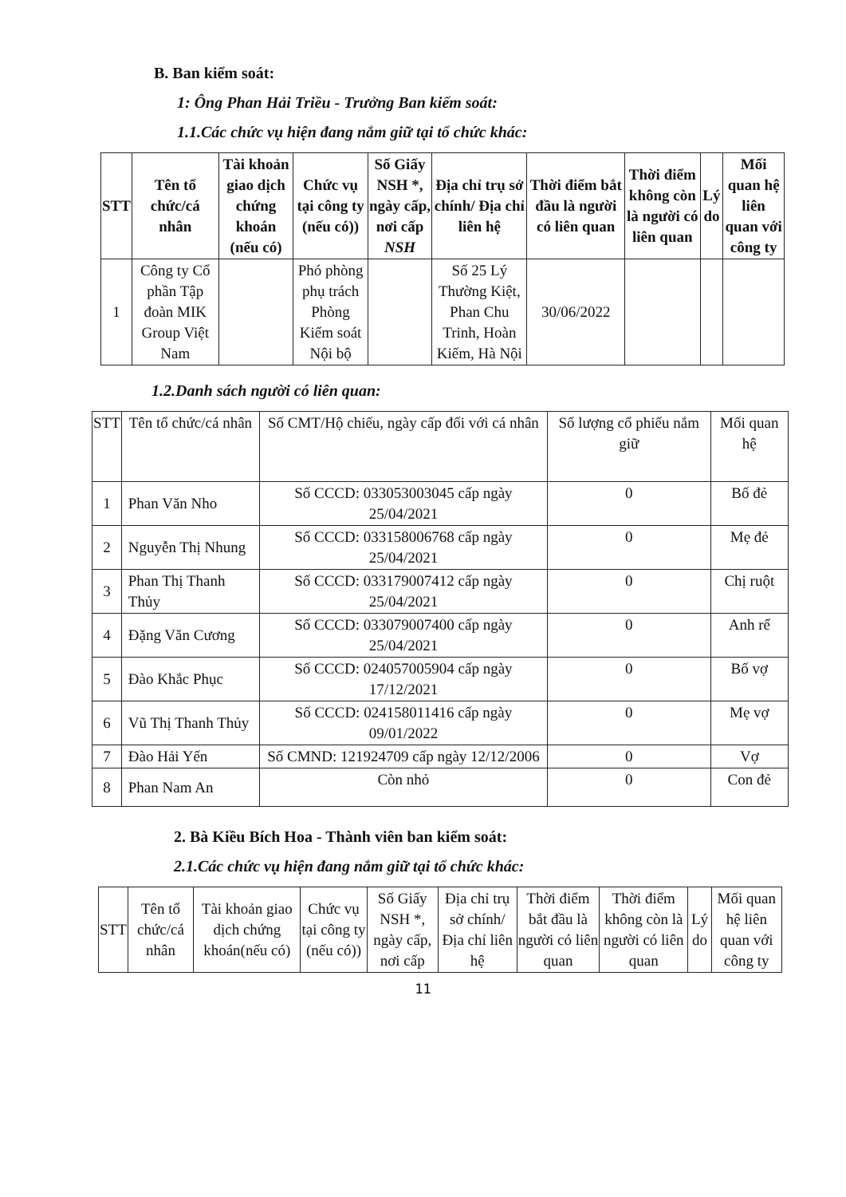B. Ban kiểm soát:
1: Ông Phan Hải Triều - Trưởng Ban kiểm soát:
1.1.Các chức vụ hiện đang nắm giữ tại tổ chức khác:
| STT | Tên tổ chức/cá nhân | Tài khoản giao dịch chứng khoán (nếu có) | Chức vụ tại công ty (nếu có)) | Số Giấy NSH *, ngày cấp, nơi cấp NSH | Địa chỉ trụ sở chính/ Địa chỉ liên hệ | Thời điểm bắt đầu là người có liên quan | Thời điểm không còn là người có liên quan | Lý do | Mối quan hệ liên quan với công ty |
| --- | --- | --- | --- | --- | --- | --- | --- | --- | --- |
| 1 | Công ty Cổ phần Tập đoàn MIK Group Việt Nam | | Phó phòng phụ trách Phòng Kiểm soát Nội bộ | | Số 25 Lý Thường Kiệt, Phan Chu Trinh, Hoàn Kiếm, Hà Nội | 30/06/2022 | | | |
1.2.Danh sách người có liên quan:
| STT | Tên tổ chức/cá nhân | Số CMT/Hộ chiếu, ngày cấp đối với cá nhân | Số lượng cổ phiếu nắm giữ | Mối quan hệ |
| --- | --- | --- | --- | --- |
| 1 | Phan Văn Nho | Số CCCD: 033053003045 cấp ngày 25/04/2021 | 0 | Bố đẻ |
| 2 | Nguyễn Thị Nhung | Số CCCD: 033158006768 cấp ngày 25/04/2021 | 0 | Mẹ đẻ |
| 3 | Phan Thị Thanh Thủy | Số CCCD: 033179007412 cấp ngày 25/04/2021 | 0 | Chị ruột |
| 4 | Đặng Văn Cương | Số CCCD: 033079007400 cấp ngày 25/04/2021 | 0 | Anh rể |
| 5 | Đào Khắc Phục | Số CCCD: 024057005904 cấp ngày 17/12/2021 | 0 | Bố vợ |
| 6 | Vũ Thị Thanh Thủy | Số CCCD: 024158011416 cấp ngày 09/01/2022 | 0 | Mẹ vợ |
| 7 | Đào Hải Yến | Số CMND: 121924709 cấp ngày 12/12/2006 | 0 | Vợ |
| 8 | Phan Nam An | Còn nhỏ | 0 | Con đẻ |
2. Bà Kiều Bích Hoa - Thành viên ban kiểm soát:
2.1.Các chức vụ hiện đang nắm giữ tại tổ chức khác:
| STT | Tên tổ chức/cá nhân | Tài khoản giao dịch chứng khoán(nếu có) | Chức vụ tại công ty (nếu có)) | Số Giấy NSH *, ngày cấp, nơi cấp | Địa chỉ trụ sở chính/ Địa chỉ liên hệ | Thời điểm bắt đầu là người có liên quan | Thời điểm không còn là người có liên quan | Lý do | Mối quan hệ liên quan với công ty |
| --- | --- | --- | --- | --- | --- | --- | --- | --- | --- |
11